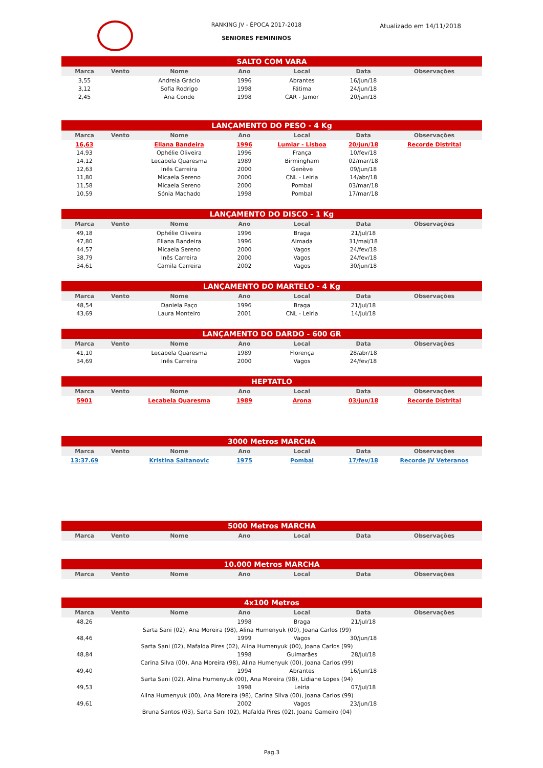RANKING JV - ÉPOCA 2017-2018
SENIORES FEMININOS
Atualizado em 14/11/2018
| SALTO COM VARA | | | | | | |
| --- | --- | --- | --- | --- | --- | --- |
| Marca | Vento | Nome | Ano | Local | Data | Observações |
| 3,55 | | Andreia Grácio | 1996 | Abrantes | 16/jun/18 | |
| 3,12 | | Sofia Rodrigo | 1998 | Fátima | 24/jun/18 | |
| 2,45 | | Ana Conde | 1998 | CAR - Jamor | 20/jan/18 | |
| LANÇAMENTO DO PESO - 4 Kg | | | | | | |
| Marca | Vento | Nome | Ano | Local | Data | Observações |
| 16,63 | | Eliana Bandeira | 1996 | Lumiar - Lisboa | 20/jun/18 | Recorde Distrital |
| 14,93 | | Ophélie Oliveira | 1996 | França | 10/fev/18 | |
| 14,12 | | Lecabela Quaresma | 1989 | Birmingham | 02/mar/18 | |
| 12,63 | | Inês Carreira | 2000 | Genève | 09/jun/18 | |
| 11,80 | | Micaela Sereno | 2000 | CNL - Leiria | 14/abr/18 | |
| 11,58 | | Micaela Sereno | 2000 | Pombal | 03/mar/18 | |
| 10,59 | | Sónia Machado | 1998 | Pombal | 17/mar/18 | |
| LANÇAMENTO DO DISCO - 1 Kg | | | | | | |
| Marca | Vento | Nome | Ano | Local | Data | Observações |
| 49,18 | | Ophélie Oliveira | 1996 | Braga | 21/jul/18 | |
| 47,80 | | Eliana Bandeira | 1996 | Almada | 31/mai/18 | |
| 44,57 | | Micaela Sereno | 2000 | Vagos | 24/fev/18 | |
| 38,79 | | Inês Carreira | 2000 | Vagos | 24/fev/18 | |
| 34,61 | | Camila Carreira | 2002 | Vagos | 30/jun/18 | |
| LANÇAMENTO DO MARTELO - 4 Kg | | | | | | |
| Marca | Vento | Nome | Ano | Local | Data | Observações |
| 48,54 | | Daniela Paço | 1996 | Braga | 21/jul/18 | |
| 43,69 | | Laura Monteiro | 2001 | CNL - Leiria | 14/jul/18 | |
| LANÇAMENTO DO DARDO - 600 GR | | | | | | |
| Marca | Vento | Nome | Ano | Local | Data | Observações |
| 41,10 | | Lecabela Quaresma | 1989 | Florença | 28/abr/18 | |
| 34,69 | | Inês Carreira | 2000 | Vagos | 24/fev/18 | |
| HEPTATLO | | | | | | |
| Marca | Vento | Nome | Ano | Local | Data | Observações |
| 5901 | | Lecabela Quaresma | 1989 | Arona | 03/jun/18 | Recorde Distrital |
| 3000 Metros MARCHA | | | | | | |
| Marca | Vento | Nome | Ano | Local | Data | Observações |
| 13:37.69 | | Kristina Saltanovic | 1975 | Pombal | 17/fev/18 | Recorde JV Veteranos |
| 5000 Metros MARCHA | | | | | | |
| Marca | Vento | Nome | Ano | Local | Data | Observações |
| 10.000 Metros MARCHA | | | | | | |
| Marca | Vento | Nome | Ano | Local | Data | Observações |
| 4x100 Metros | | | | | | |
| Marca | Vento | Nome | Ano | Local | Data | Observações |
| 48,26 | | | 1998 | Braga | 21/jul/18 | |
| | Sarta Sani (02), Ana Moreira (98), Alina Humenyuk (00), Joana Carlos (99) | | | | | |
| 48,46 | | | 1999 | Vagos | 30/jun/18 | |
| | Sarta Sani (02), Mafalda Pires (02), Alina Humenyuk (00), Joana Carlos (99) | | | | | |
| 48,84 | | | 1998 | Guimarães | 28/jul/18 | |
| | Carina Silva (00), Ana Moreira (98), Alina Humenyuk (00), Joana Carlos (99) | | | | | |
| 49,40 | | | 1994 | Abrantes | 16/jun/18 | |
| | Sarta Sani (02), Alina Humenyuk (00), Ana Moreira (98), Lidiane Lopes (94) | | | | | |
| 49,53 | | | 1998 | Leiria | 07/jul/18 | |
| | Alina Humenyuk (00), Ana Moreira (98), Carina Silva (00), Joana Carlos (99) | | | | | |
| 49,61 | | | 2002 | Vagos | 23/jun/18 | |
| | Bruna Santos (03), Sarta Sani (02), Mafalda Pires (02), Joana Gameiro (04) | | | | | |
Pag.3